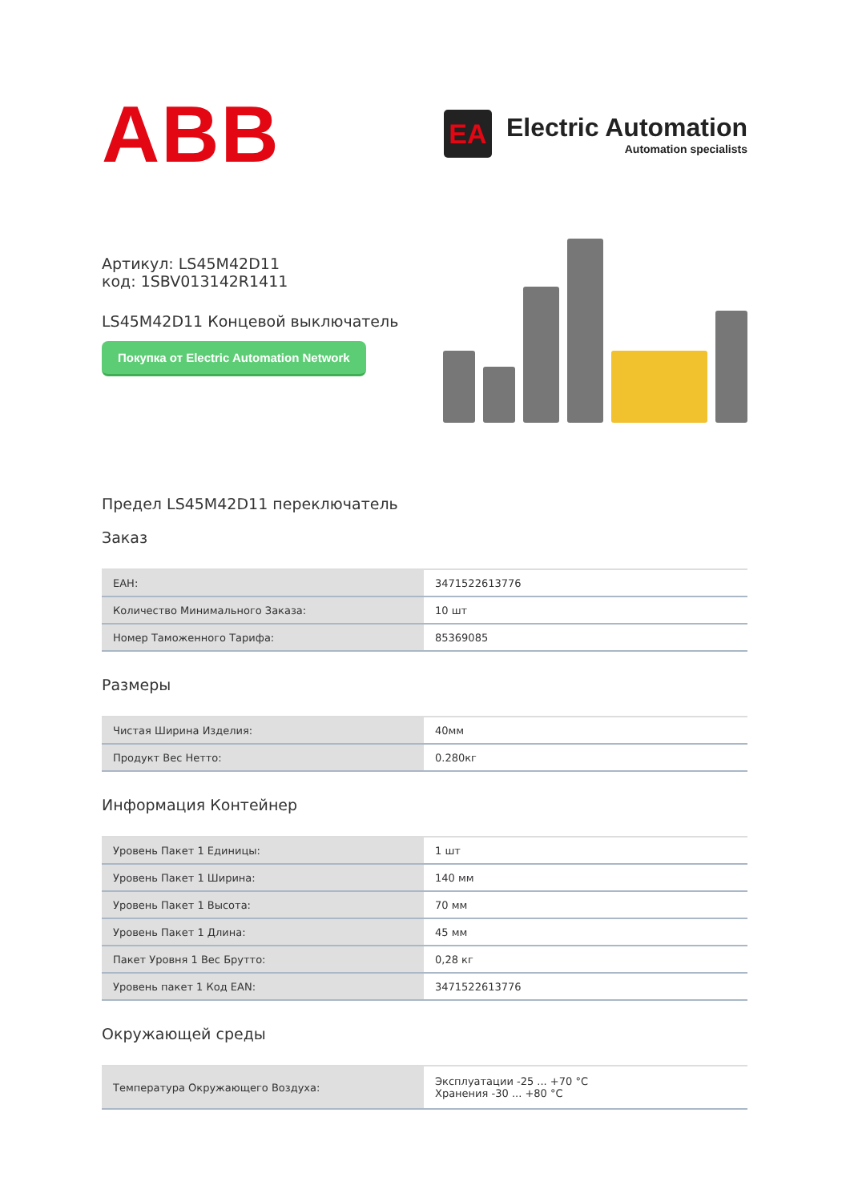ABB
EA
Electric Automation
Automation specialists
Артикул: LS45M42D11
код: 1SBV013142R1411
LS45M42D11 Концевой выключатель
Покупка от Electric Automation Network
Предел LS45M42D11 переключатель
Заказ
| EAH: | 3471522613776 |
| Количество Минимального Заказа: | 10 шт |
| Номер Таможенного Тарифа: | 85369085 |
Размеры
| Чистая Ширина Изделия: | 40мм |
| Продукт Вес Нетто: | 0.280кг |
Информация Контейнер
| Уровень Пакет 1 Единицы: | 1 шт |
| Уровень Пакет 1 Ширина: | 140 мм |
| Уровень Пакет 1 Высота: | 70 мм |
| Уровень Пакет 1 Длина: | 45 мм |
| Пакет Уровня 1 Вес Брутто: | 0,28 кг |
| Уровень пакет 1 Код EAN: | 3471522613776 |
Окружающей среды
| Температура Окружающего Воздуха: | Эксплуатации -25 ... +70 °C Хранения -30 ... +80 °C |